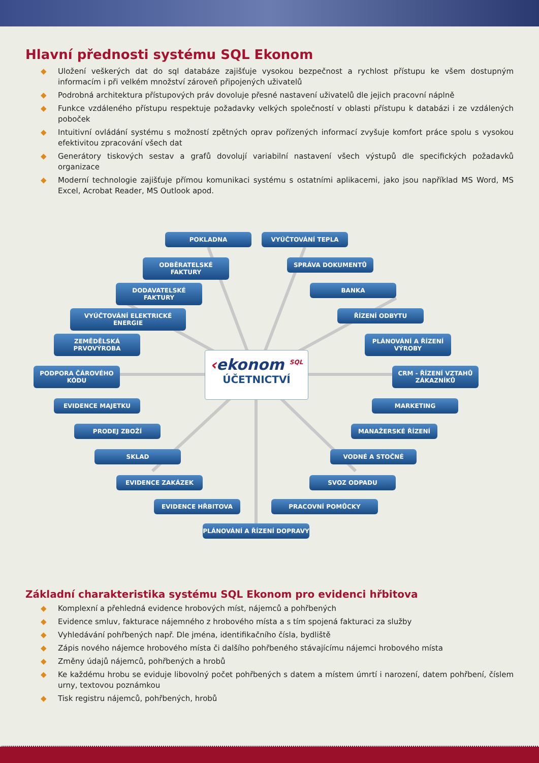Hlavní přednosti systému SQL Ekonom
◆ Uložení veškerých dat do sql databáze zajišťuje vysokou bezpečnost a rychlost přístupu ke všem dostupným informacím i při velkém množství zároveň připojených uživatelů
◆ Podrobná architektura přístupových práv dovoluje přesné nastavení uživatelů dle jejich pracovní náplně
◆ Funkce vzdáleného přístupu respektuje požadavky velkých společností v oblasti přístupu k databázi i ze vzdálených poboček
◆ Intuitivní ovládání systému s možností zpětných oprav pořízených informací zvyšuje komfort práce spolu s vysokou efektivitou zpracování všech dat
◆ Generátory tiskových sestav a grafů dovolují variabilní nastavení všech výstupů dle specifických požadavků organizace
◆ Moderní technologie zajišťuje přímou komunikaci systému s ostatními aplikacemi, jako jsou například MS Word, MS Excel, Acrobat Reader, MS Outlook apod.
POKLADNA VYÚČTOVÁNÍ TEPLA
ODBĚRATELSKÉ FAKTURY SPRÁVA DOKUMENTŮ
DODAVATELSKÉ FAKTURY BANKA
VYÚČTOVÁNÍ ELEKTRICKÉ ENERGIE ŘÍZENÍ ODBYTU
ZEMĚDĚLSKÁ PRVOVÝROBA
PLÁNOVÁNÍ A ŘÍZENÍ VÝROBY
PODPORA ČÁROVÉHO KÓDU
CRM - ŘÍZENÍ VZTAHŮ ZÁKAZNÍKŮ
‹ekonom <sup>SQL</sup>
ÚČETNICTVÍ
EVIDENCE MAJETKU MARKETING
PRODEJ ZBOŽÍ MANAŽERSKÉ ŘÍZENÍ
SKLAD VODNÉ A STOČNÉ
EVIDENCE ZAKÁZEK SVOZ ODPADU
EVIDENCE HŘBITOVA PRACOVNÍ POMŮCKY
PLÁNOVÁNÍ A ŘÍZENÍ DOPRAVY
Základní charakteristika systému SQL Ekonom pro evidenci hřbitova
◆ Komplexní a přehledná evidence hrobových míst, nájemců a pohřbených
◆ Evidence smluv, fakturace nájemného z hrobového místa a s tím spojená fakturaci za služby
◆ Vyhledávání pohřbených např. Dle jména, identifikačního čísla, bydliště
◆ Zápis nového nájemce hrobového místa či dalšího pohřbeného stávajícímu nájemci hrobového místa
◆ Změny údajů nájemců, pohřbených a hrobů
◆ Ke každému hrobu se eviduje libovolný počet pohřbených s datem a místem úmrtí i narození, datem pohřbení, číslem urny, textovou poznámkou
◆ Tisk registru nájemců, pohřbených, hrobů